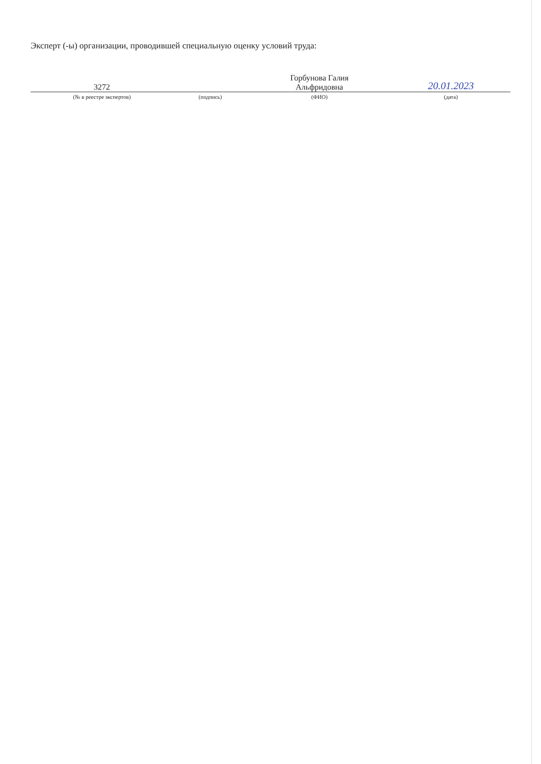Эксперт (-ы) организации, проводившей специальную оценку условий труда:
| 3272 | | Горбунова Галия Альфридовна | 20.01.2023 |
| (№ в реестре экспертов) | (подпись) | (ФИО) | (дата) |